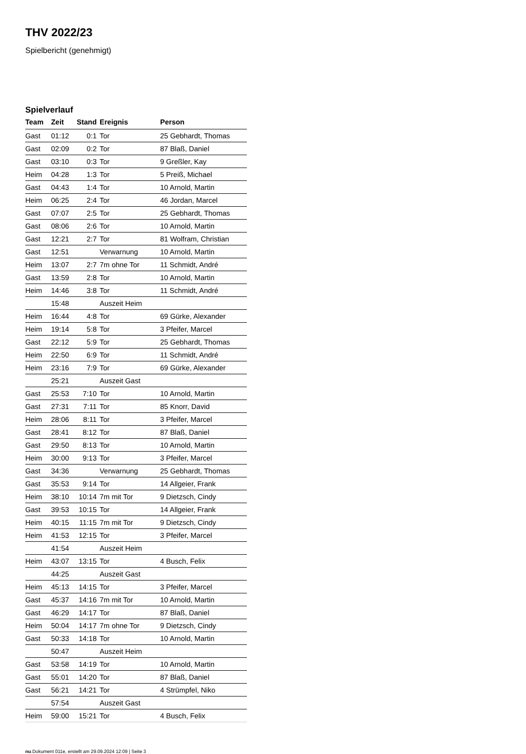THV 2022/23
Spielbericht (genehmigt)
Spielverlauf
| Team | Zeit | Stand | Ereignis | Person |
| --- | --- | --- | --- | --- |
| Gast | 01:12 | 0:1 | Tor | 25 Gebhardt, Thomas |
| Gast | 02:09 | 0:2 | Tor | 87 Blaß, Daniel |
| Gast | 03:10 | 0:3 | Tor | 9 Greßler, Kay |
| Heim | 04:28 | 1:3 | Tor | 5 Preiß, Michael |
| Gast | 04:43 | 1:4 | Tor | 10 Arnold, Martin |
| Heim | 06:25 | 2:4 | Tor | 46 Jordan, Marcel |
| Gast | 07:07 | 2:5 | Tor | 25 Gebhardt, Thomas |
| Gast | 08:06 | 2:6 | Tor | 10 Arnold, Martin |
| Gast | 12:21 | 2:7 | Tor | 81 Wolfram, Christian |
| Gast | 12:51 | | Verwarnung | 10 Arnold, Martin |
| Heim | 13:07 | 2:7 | 7m ohne Tor | 11 Schmidt, André |
| Gast | 13:59 | 2:8 | Tor | 10 Arnold, Martin |
| Heim | 14:46 | 3:8 | Tor | 11 Schmidt, André |
| | 15:48 | | Auszeit Heim | |
| Heim | 16:44 | 4:8 | Tor | 69 Gürke, Alexander |
| Heim | 19:14 | 5:8 | Tor | 3 Pfeifer, Marcel |
| Gast | 22:12 | 5:9 | Tor | 25 Gebhardt, Thomas |
| Heim | 22:50 | 6:9 | Tor | 11 Schmidt, André |
| Heim | 23:16 | 7:9 | Tor | 69 Gürke, Alexander |
| | 25:21 | | Auszeit Gast | |
| Gast | 25:53 | 7:10 | Tor | 10 Arnold, Martin |
| Gast | 27:31 | 7:11 | Tor | 85 Knorr, David |
| Heim | 28:06 | 8:11 | Tor | 3 Pfeifer, Marcel |
| Gast | 28:41 | 8:12 | Tor | 87 Blaß, Daniel |
| Gast | 29:50 | 8:13 | Tor | 10 Arnold, Martin |
| Heim | 30:00 | 9:13 | Tor | 3 Pfeifer, Marcel |
| Gast | 34:36 | | Verwarnung | 25 Gebhardt, Thomas |
| Gast | 35:53 | 9:14 | Tor | 14 Allgeier, Frank |
| Heim | 38:10 | 10:14 | 7m mit Tor | 9 Dietzsch, Cindy |
| Gast | 39:53 | 10:15 | Tor | 14 Allgeier, Frank |
| Heim | 40:15 | 11:15 | 7m mit Tor | 9 Dietzsch, Cindy |
| Heim | 41:53 | 12:15 | Tor | 3 Pfeifer, Marcel |
| | 41:54 | | Auszeit Heim | |
| Heim | 43:07 | 13:15 | Tor | 4 Busch, Felix |
| | 44:25 | | Auszeit Gast | |
| Heim | 45:13 | 14:15 | Tor | 3 Pfeifer, Marcel |
| Gast | 45:37 | 14:16 | 7m mit Tor | 10 Arnold, Martin |
| Gast | 46:29 | 14:17 | Tor | 87 Blaß, Daniel |
| Heim | 50:04 | 14:17 | 7m ohne Tor | 9 Dietzsch, Cindy |
| Gast | 50:33 | 14:18 | Tor | 10 Arnold, Martin |
| | 50:47 | | Auszeit Heim | |
| Gast | 53:58 | 14:19 | Tor | 10 Arnold, Martin |
| Gast | 55:01 | 14:20 | Tor | 87 Blaß, Daniel |
| Gast | 56:21 | 14:21 | Tor | 4 Strümpfel, Niko |
| | 57:54 | | Auszeit Gast | |
| Heim | 59:00 | 15:21 | Tor | 4 Busch, Felix |
nu.Dokument 011e, erstellt am 29.09.2024 12:09 | Seite 3